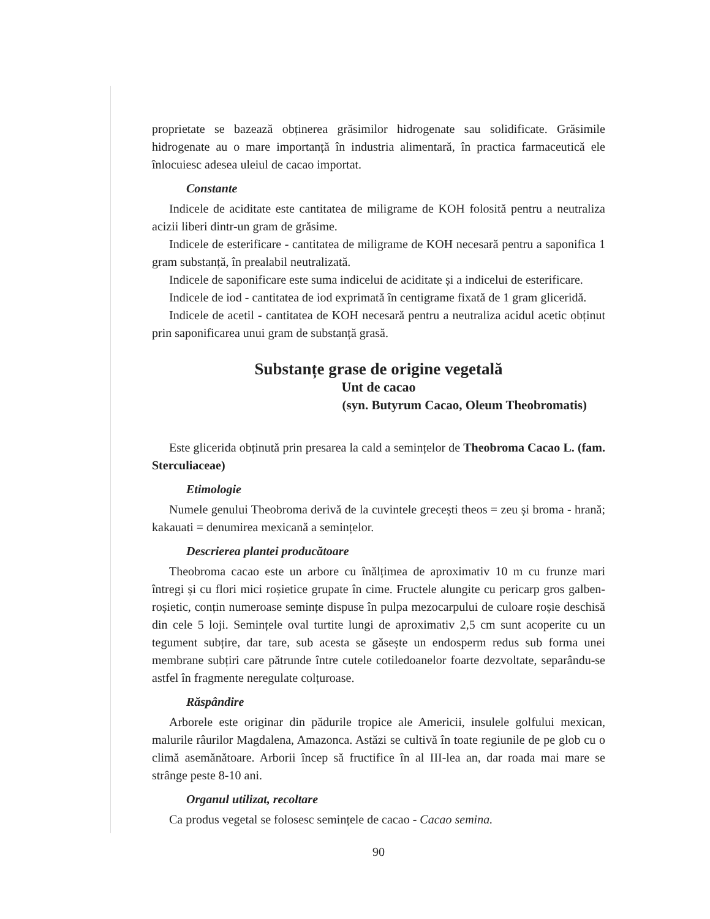proprietate se bazează obținerea grăsimilor hidrogenate sau solidificate. Grăsimile hidrogenate au o mare importanță în industria alimentară, în practica farmaceutică ele înlocuiesc adesea uleiul de cacao importat.
Constante
Indicele de aciditate este cantitatea de miligrame de KOH folosită pentru a neutraliza acizii liberi dintr-un gram de grăsime.
Indicele de esterificare - cantitatea de miligrame de KOH necesară pentru a saponifica 1 gram substanță, în prealabil neutralizată.
Indicele de saponificare este suma indicelui de aciditate și a indicelui de esterificare.
Indicele de iod - cantitatea de iod exprimată în centigrame fixată de 1 gram gliceridă.
Indicele de acetil - cantitatea de KOH necesară pentru a neutraliza acidul acetic obținut prin saponificarea unui gram de substanță grasă.
Substanțe grase de origine vegetală
Unt de cacao
(syn. Butyrum Cacao, Oleum Theobromatis)
Este glicerida obținută prin presarea la cald a semințelor de Theobroma Cacao L. (fam. Sterculiaceae)
Etimologie
Numele genului Theobroma derivă de la cuvintele grecești theos = zeu și broma - hrană; kakauati = denumirea mexicană a semințelor.
Descrierea plantei producătoare
Theobroma cacao este un arbore cu înălțimea de aproximativ 10 m cu frunze mari întregi și cu flori mici roșietice grupate în cime. Fructele alungite cu pericarp gros galben-roșietic, conțin numeroase semințe dispuse în pulpa mezocarpului de culoare roșie deschisă din cele 5 loji. Semințele oval turtite lungi de aproximativ 2,5 cm sunt acoperite cu un tegument subțire, dar tare, sub acesta se găsește un endosperm redus sub forma unei membrane subțiri care pătrunde între cutele cotiledoanelor foarte dezvoltate, separându-se astfel în fragmente neregulate colțuroase.
Răspândire
Arborele este originar din pădurile tropice ale Americii, insulele golfului mexican, malurile râurilor Magdalena, Amazonca. Astăzi se cultivă în toate regiunile de pe glob cu o climă asemănătoare. Arborii încep să fructifice în al III-lea an, dar roada mai mare se strânge peste 8-10 ani.
Organul utilizat, recoltare
Ca produs vegetal se folosesc semințele de cacao - Cacao semina.
90